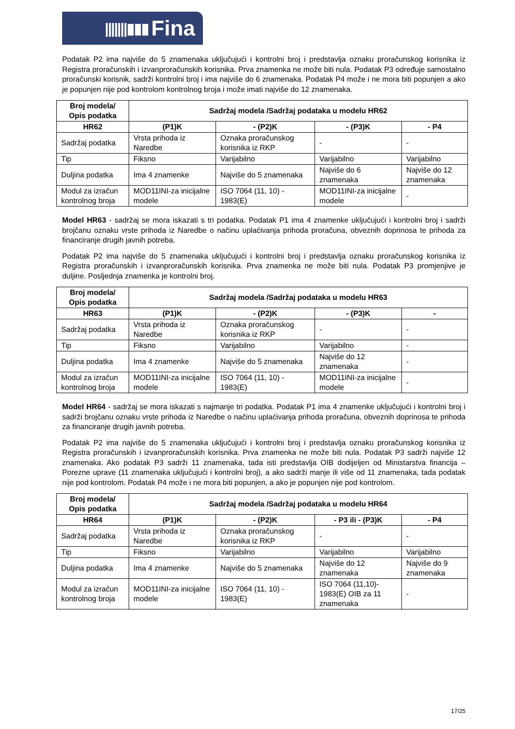|||||||▮▮▮ Fina
Podatak P2 ima najviše do 5 znamenaka uključujući i kontrolni broj i predstavlja oznaku proračunskog korisnika iz Registra proračunskih i izvanproračunskih korisnika. Prva znamenka ne može biti nula. Podatak P3 određuje samostalno proračunski korisnik, sadrži kontrolni broj i ima najviše do 6 znamenaka. Podatak P4 može i ne mora biti popunjen a ako je popunjen nije pod kontrolom kontrolnog broja i može imati najviše do 12 znamenaka.
| Broj modela/ Opis podatka | Sadržaj modela /Sadržaj podataka u modelu HR62 | | | |
| --- | --- | --- | --- | --- |
| HR62 | (P1)K | - (P2)K | - (P3)K | - P4 |
| Sadržaj podatka | Vrsta prihoda iz Naredbe | Oznaka proračunskog korisnika iz RKP | - | - |
| Tip | Fiksno | Varijabilno | Varijabilno | Varijabilno |
| Duljina podatka | Ima 4 znamenke | Najviše do 5 znamenaka | Najviše do 6 znamenaka | Najviše do 12 znamenaka |
| Modul za izračun kontrolnog broja | MOD11INI-za inicijalne modele | ISO 7064 (11, 10) - 1983(E) | MOD11INI-za inicijalne modele | - |
Model HR63 - sadržaj se mora iskazati s tri podatka. Podatak P1 ima 4 znamenke uključujući i kontrolni broj i sadrži brojčanu oznaku vrste prihoda iz Naredbe o načinu uplaćivanja prihoda proračuna, obveznih doprinosa te prihoda za financiranje drugih javnih potreba.
Podatak P2 ima najviše do 5 znamenaka uključujući i kontrolni broj i predstavlja oznaku proračunskog korisnika iz Registra proračunskih i izvanproračunskih korisnika. Prva znamenka ne može biti nula. Podatak P3 promjenjive je duljine. Posljednja znamenka je kontrolni broj.
| Broj modela/ Opis podatka | Sadržaj modela /Sadržaj podataka u modelu HR63 | | | |
| --- | --- | --- | --- | --- |
| HR63 | (P1)K | - (P2)K | - (P3)K | - |
| Sadržaj podatka | Vrsta prihoda iz Naredbe | Oznaka proračunskog korisnika iz RKP | - | - |
| Tip | Fiksno | Varijabilno | Varijabilno | - |
| Duljina podatka | Ima 4 znamenke | Najviše do 5 znamenaka | Najviše do 12 znamenaka | - |
| Modul za izračun kontrolnog broja | MOD11INI-za inicijalne modele | ISO 7064 (11, 10) - 1983(E) | MOD11INI-za inicijalne modele | - |
Model HR64 - sadržaj se mora iskazati s najmanje tri podatka. Podatak P1 ima 4 znamenke uključujući i kontrolni broj i sadrži brojčanu oznaku vrste prihoda iz Naredbe o načinu uplaćivanja prihoda proračuna, obveznih doprinosa te prihoda za financiranje drugih javnih potreba.
Podatak P2 ima najviše do 5 znamenaka uključujući i kontrolni broj i predstavlja oznaku proračunskog korisnika iz Registra proračunskih i izvanproračunskih korisnika. Prva znamenka ne može biti nula. Podatak P3 sadrži najviše 12 znamenaka. Ako podatak P3 sadrži 11 znamenaka, tada isti predstavlja OIB dodijeljen od Ministarstva financija – Porezne uprave (11 znamenaka uključujući i kontrolni broj), a ako sadrži manje ili više od 11 znamenaka, tada podatak nije pod kontrolom. Podatak P4 može i ne mora biti popunjen, a ako je popunjen nije pod kontrolom.
| Broj modela/ Opis podatka | Sadržaj modela /Sadržaj podataka u modelu HR64 | | | |
| --- | --- | --- | --- | --- |
| HR64 | (P1)K | - (P2)K | - P3 ili - (P3)K | - P4 |
| Sadržaj podatka | Vrsta prihoda iz Naredbe | Oznaka proračunskog korisnika iz RKP | - | - |
| Tip | Fiksno | Varijabilno | Varijabilno | Varijabilno |
| Duljina podatka | Ima 4 znamenke | Najviše do 5 znamenaka | Najviše do 12 znamenaka | Najviše do 9 znamenaka |
| Modul za izračun kontrolnog broja | MOD11INI-za inicijalne modele | ISO 7064 (11, 10) - 1983(E) | ISO 7064 (11,10)- 1983(E) OIB za 11 znamenaka | - |
17/25